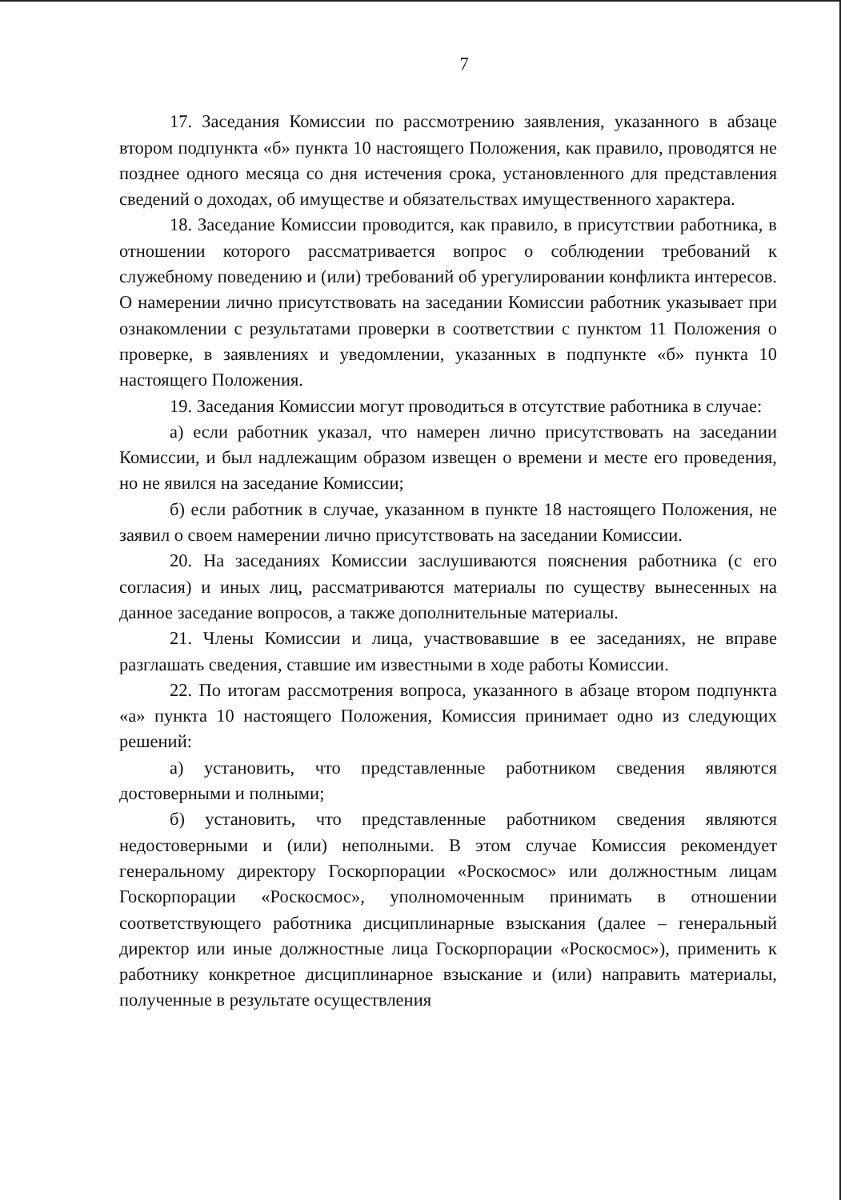7
17. Заседания Комиссии по рассмотрению заявления, указанного в абзаце втором подпункта «б» пункта 10 настоящего Положения, как правило, проводятся не позднее одного месяца со дня истечения срока, установленного для представления сведений о доходах, об имуществе и обязательствах имущественного характера.
18. Заседание Комиссии проводится, как правило, в присутствии работника, в отношении которого рассматривается вопрос о соблюдении требований к служебному поведению и (или) требований об урегулировании конфликта интересов. О намерении лично присутствовать на заседании Комиссии работник указывает при ознакомлении с результатами проверки в соответствии с пунктом 11 Положения о проверке, в заявлениях и уведомлении, указанных в подпункте «б» пункта 10 настоящего Положения.
19. Заседания Комиссии могут проводиться в отсутствие работника в случае:
а) если работник указал, что намерен лично присутствовать на заседании Комиссии, и был надлежащим образом извещен о времени и месте его проведения, но не явился на заседание Комиссии;
б) если работник в случае, указанном в пункте 18 настоящего Положения, не заявил о своем намерении лично присутствовать на заседании Комиссии.
20. На заседаниях Комиссии заслушиваются пояснения работника (с его согласия) и иных лиц, рассматриваются материалы по существу вынесенных на данное заседание вопросов, а также дополнительные материалы.
21. Члены Комиссии и лица, участвовавшие в ее заседаниях, не вправе разглашать сведения, ставшие им известными в ходе работы Комиссии.
22. По итогам рассмотрения вопроса, указанного в абзаце втором подпункта «а» пункта 10 настоящего Положения, Комиссия принимает одно из следующих решений:
а) установить, что представленные работником сведения являются достоверными и полными;
б) установить, что представленные работником сведения являются недостоверными и (или) неполными. В этом случае Комиссия рекомендует генеральному директору Госкорпорации «Роскосмос» или должностным лицам Госкорпорации «Роскосмос», уполномоченным принимать в отношении соответствующего работника дисциплинарные взыскания (далее – генеральный директор или иные должностные лица Госкорпорации «Роскосмос»), применить к работнику конкретное дисциплинарное взыскание и (или) направить материалы, полученные в результате осуществления